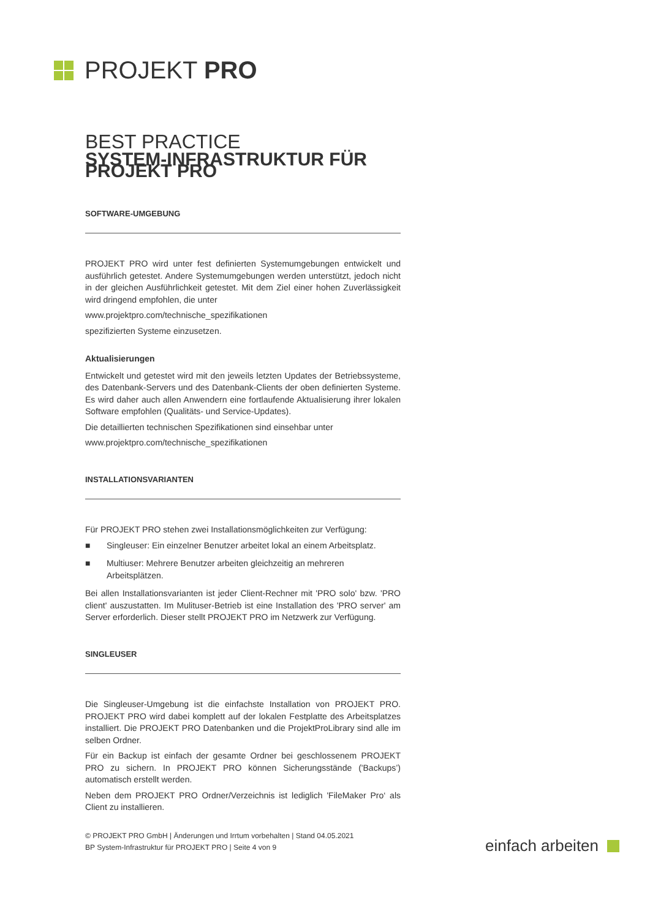PROJEKT PRO
BEST PRACTICE
SYSTEM-INFRASTRUKTUR FÜR PROJEKT PRO
SOFTWARE-UMGEBUNG
PROJEKT PRO wird unter fest definierten Systemumgebungen entwickelt und ausführlich getestet. Andere Systemumgebungen werden unterstützt, jedoch nicht in der gleichen Ausführlichkeit getestet. Mit dem Ziel einer hohen Zuverlässigkeit wird dringend empfohlen, die unter
www.projektpro.com/technische_spezifikationen
spezifizierten Systeme einzusetzen.
Aktualisierungen
Entwickelt und getestet wird mit den jeweils letzten Updates der Betriebssysteme, des Datenbank-Servers und des Datenbank-Clients der oben definierten Systeme. Es wird daher auch allen Anwendern eine fortlaufende Aktualisierung ihrer lokalen Software empfohlen (Qualitäts- und Service-Updates).
Die detaillierten technischen Spezifikationen sind einsehbar unter
www.projektpro.com/technische_spezifikationen
INSTALLATIONSVARIANTEN
Für PROJEKT PRO stehen zwei Installationsmöglichkeiten zur Verfügung:
■ Singleuser: Ein einzelner Benutzer arbeitet lokal an einem Arbeitsplatz.
■ Multiuser: Mehrere Benutzer arbeiten gleichzeitig an mehreren Arbeitsplätzen.
Bei allen Installationsvarianten ist jeder Client-Rechner mit 'PRO solo' bzw. 'PRO client' auszustatten. Im Mulituser-Betrieb ist eine Installation des 'PRO server' am Server erforderlich. Dieser stellt PROJEKT PRO im Netzwerk zur Verfügung.
SINGLEUSER
Die Singleuser-Umgebung ist die einfachste Installation von PROJEKT PRO. PROJEKT PRO wird dabei komplett auf der lokalen Festplatte des Arbeitsplatzes installiert. Die PROJEKT PRO Datenbanken und die ProjektProLibrary sind alle im selben Ordner.
Für ein Backup ist einfach der gesamte Ordner bei geschlossenem PROJEKT PRO zu sichern. In PROJEKT PRO können Sicherungsstände ('Backups’) automatisch erstellt werden.
Neben dem PROJEKT PRO Ordner/Verzeichnis ist lediglich 'FileMaker Pro‘ als Client zu installieren.
© PROJEKT PRO GmbH | Änderungen und Irrtum vorbehalten | Stand 04.05.2021
BP System-Infrastruktur für PROJEKT PRO | Seite 4 von 9
einfach arbeiten